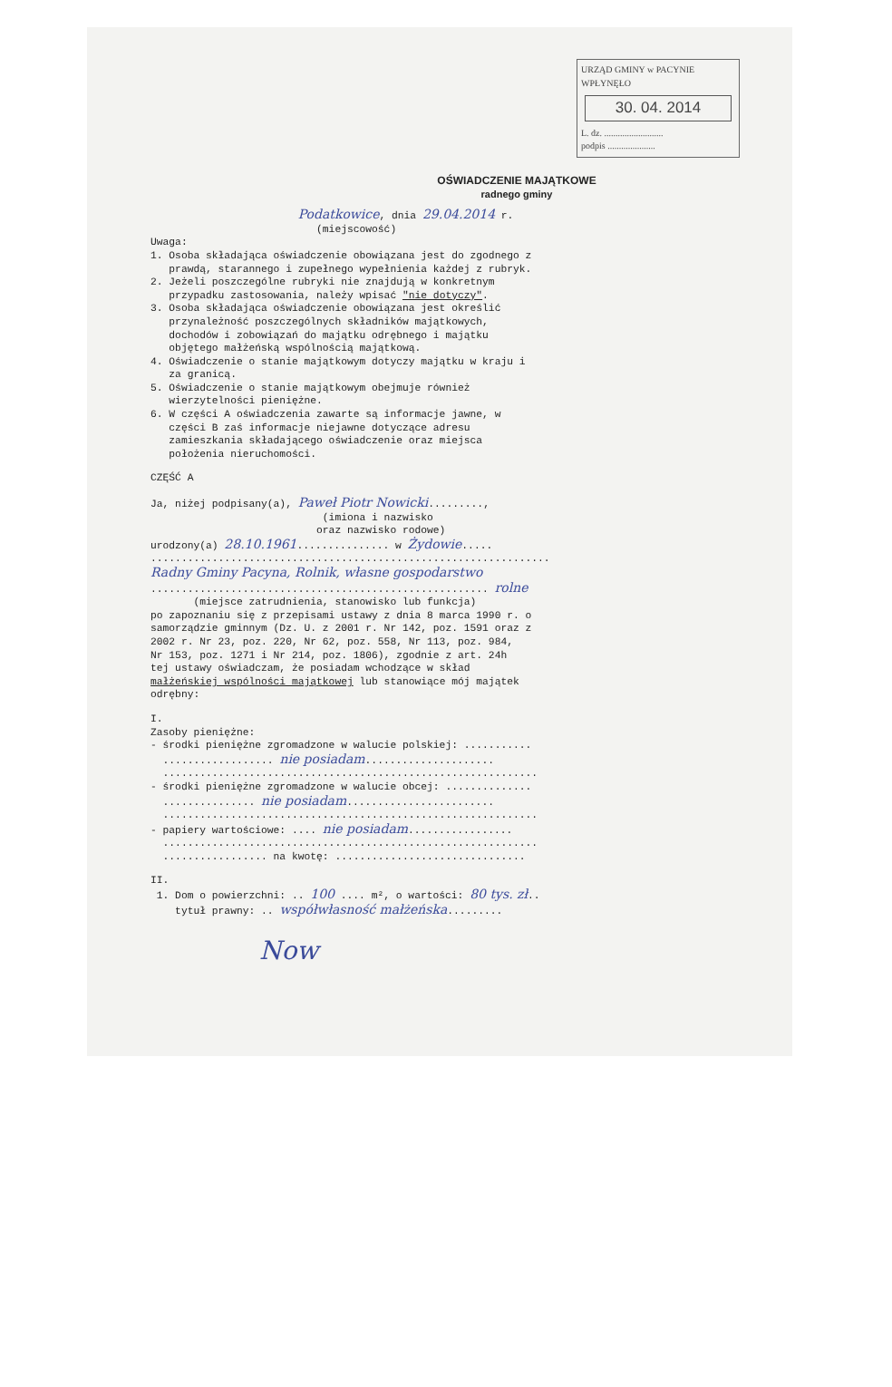URZĄD GMINY w PACYNIE
WPŁYNĘŁO
30. 04. 2014
L. dz. ..........................
podpis .....................
OŚWIADCZENIE MAJĄTKOWE
radnego gminy
Podatkowice, dnia 29.04.2014 r.
(miejscowość)
Uwaga: 1. Osoba składająca oświadczenie obowiązana jest do zgodnego z prawdą, starannego i zupełnego wypełnienia każdej z rubryk. 2. Jeżeli poszczególne rubryki nie znajdują w konkretnym przypadku zastosowania, należy wpisać "nie dotyczy". 3. Osoba składająca oświadczenie obowiązana jest określić przynależność poszczególnych składników majątkowych, dochodów i zobowiązań do majątku odrębnego i majątku objętego małżeńską wspólnością majątkową. 4. Oświadczenie o stanie majątkowym dotyczy majątku w kraju i za granicą. 5. Oświadczenie o stanie majątkowym obejmuje również wierzytelności pieniężne. 6. W części A oświadczenia zawarte są informacje jawne, w części B zaś informacje niejawne dotyczące adresu zamieszkania składającego oświadczenie oraz miejsca położenia nieruchomości.
CZĘŚĆ A
Ja, niżej podpisany(a), Paweł Piotr Nowicki........., (imiona i nazwisko oraz nazwisko rodowe) urodzony(a) 28.10.1961............... w Żydowie..... ................................................................. Radny Gminy Pacyna, Rolnik, własne gospodarstwo ....................................................... rolne (miejsce zatrudnienia, stanowisko lub funkcja) po zapoznaniu się z przepisami ustawy z dnia 8 marca 1990 r. o samorządzie gminnym (Dz. U. z 2001 r. Nr 142, poz. 1591 oraz z 2002 r. Nr 23, poz. 220, Nr 62, poz. 558, Nr 113, poz. 984, Nr 153, poz. 1271 i Nr 214, poz. 1806), zgodnie z art. 24h tej ustawy oświadczam, że posiadam wchodzące w skład małżeńskiej wspólności majątkowej lub stanowiące mój majątek odrębny:
I. Zasoby pieniężne: - środki pieniężne zgromadzone w walucie polskiej: ........... .................. nie posiadam..................... ............................................................. - środki pieniężne zgromadzone w walucie obcej: .............. ............... nie posiadam........................ ............................................................. - papiery wartościowe: .... nie posiadam................. ............................................................. ................. na kwotę: ...............................
II. 1. Dom o powierzchni: .. 100 .... m², o wartości: 80 tys. zł.. tytuł prawny: .. współwłasność małżeńska.........
Now